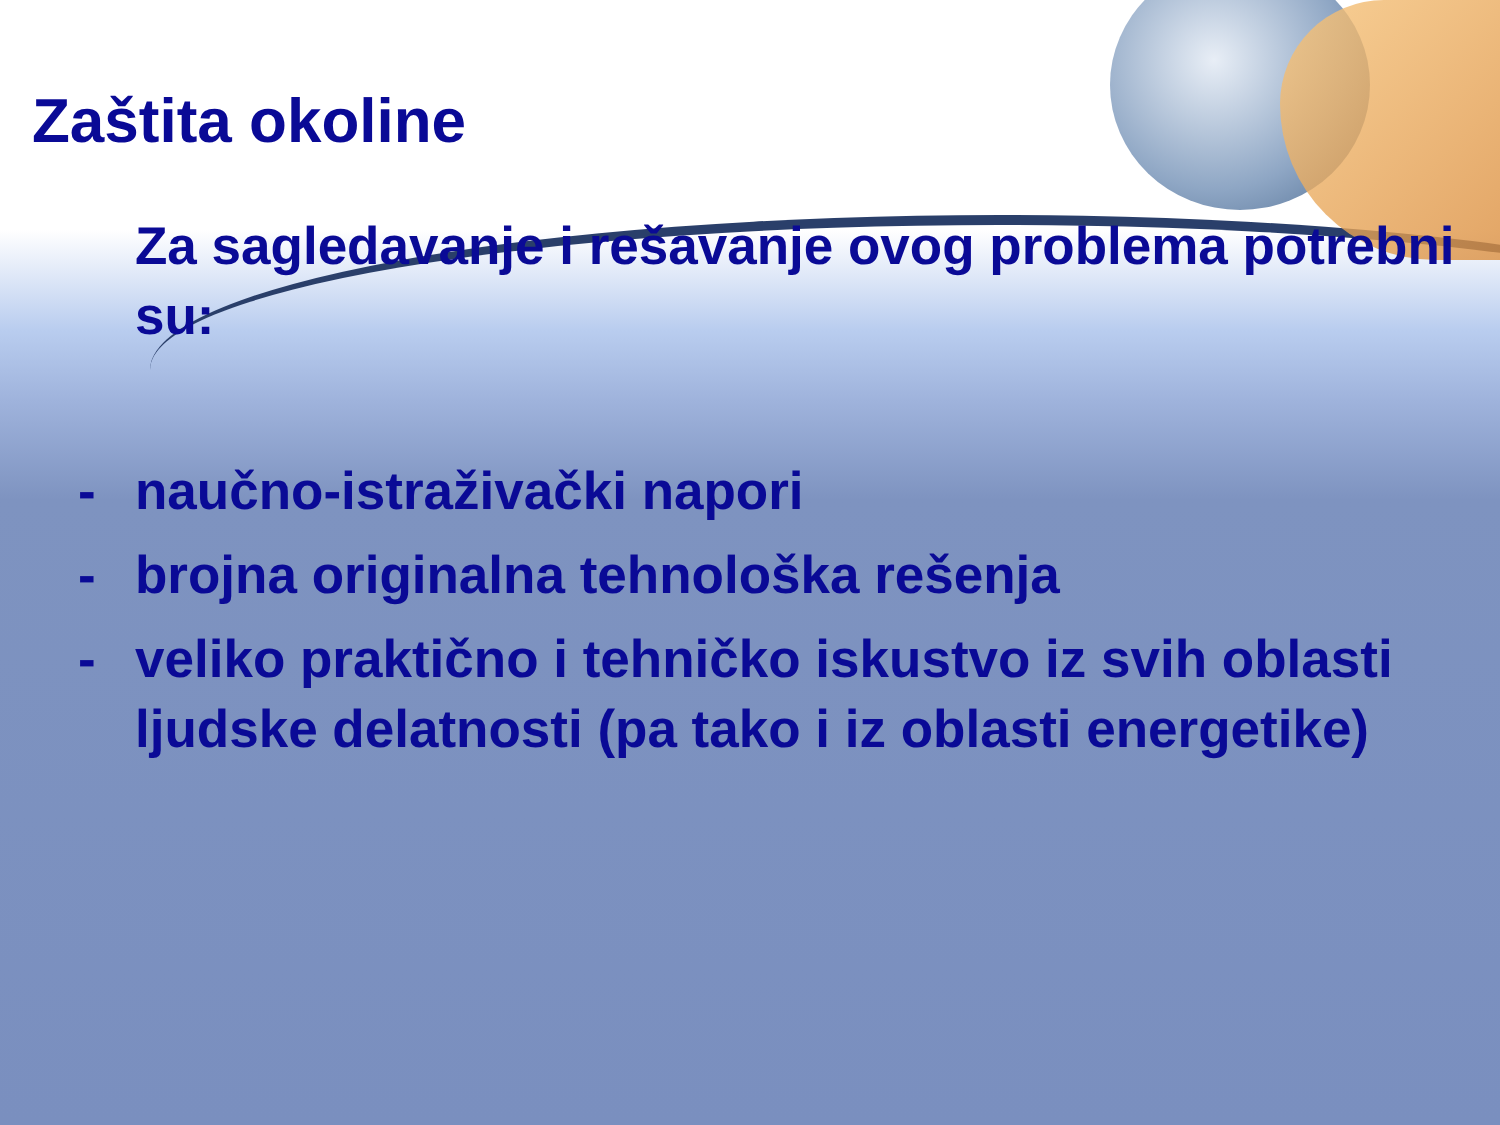Zaštita okoline
Za sagledavanje i rešavanje ovog problema potrebni su:
- naučno-istraživački napori
- brojna originalna tehnološka rešenja
- veliko praktično i tehničko iskustvo iz svih oblasti ljudske delatnosti (pa tako i iz oblasti energetike)